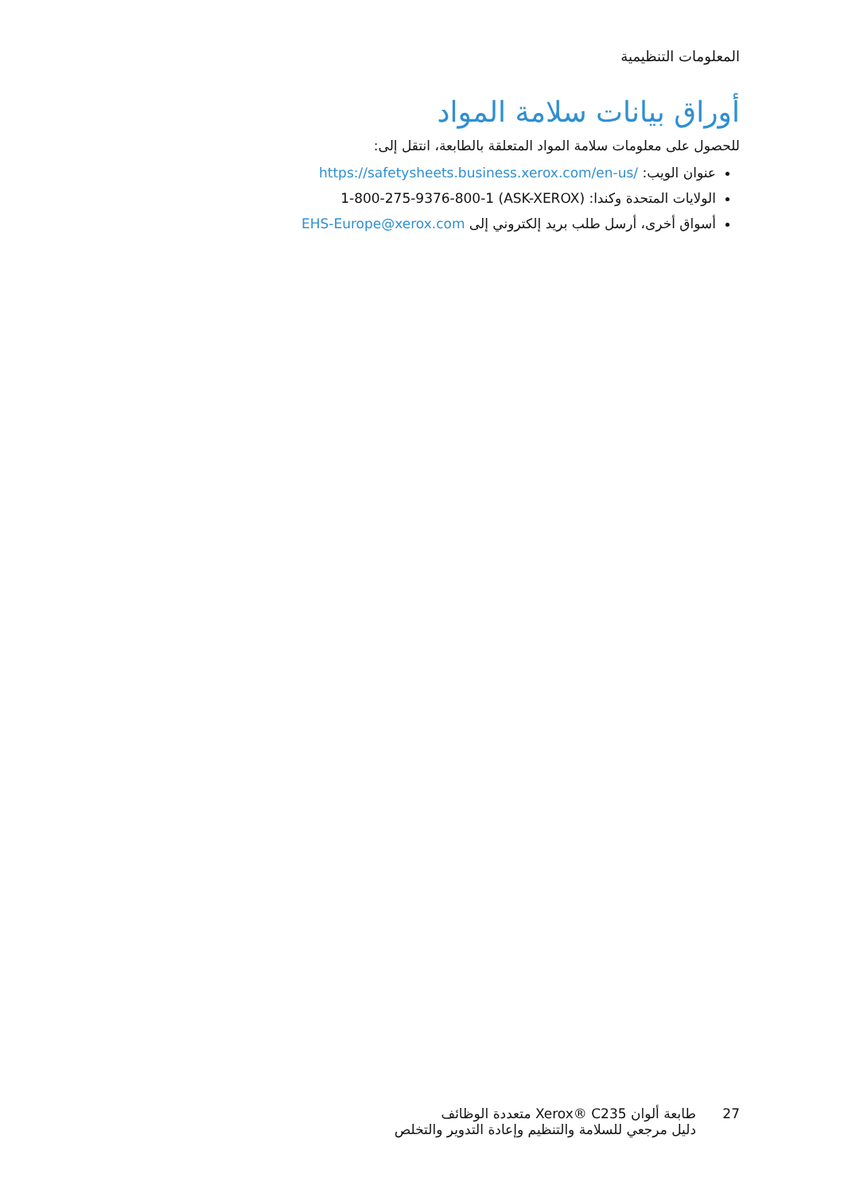المعلومات التنظيمية
أوراق بيانات سلامة المواد
للحصول على معلومات سلامة المواد المتعلقة بالطابعة، انتقل إلى:
عنوان الويب: https://safetysheets.business.xerox.com/en-us/
الولايات المتحدة وكندا: 1-800-275-9376-800-1 (ASK-XEROX)
أسواق أخرى، أرسل طلب بريد إلكتروني إلى EHS-Europe@xerox.com
27 طابعة ألوان Xerox® C235 متعددة الوظائف
دليل مرجعي للسلامة والتنظيم وإعادة التدوير والتخلص